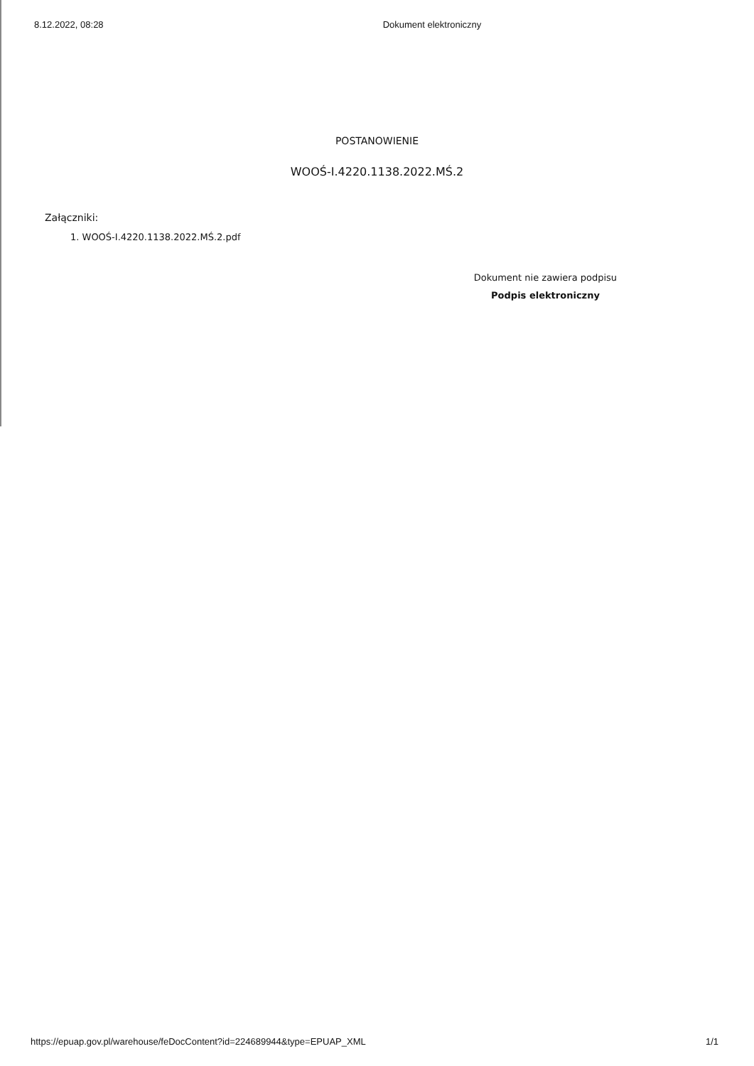8.12.2022, 08:28 Dokument elektroniczny
POSTANOWIENIE
WOOŚ-I.4220.1138.2022.MŚ.2
Załączniki:
1. WOOŚ-I.4220.1138.2022.MŚ.2.pdf
Dokument nie zawiera podpisu
Podpis elektroniczny
https://epuap.gov.pl/warehouse/feDocContent?id=224689944&type=EPUAP_XML 1/1